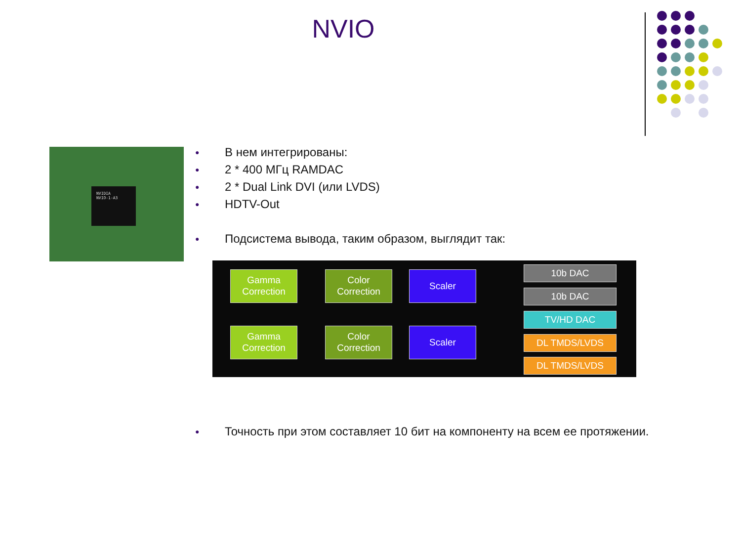NVIO
NVIDIA
NVIO-1-A3
● В нем интегрированы:
● 2 * 400 МГц RAMDAC
● 2 * Dual Link DVI (или LVDS)
● HDTV-Out
● Подсистема вывода, таким образом, выглядит так:
Gamma
Correction
Color
Correction
Scaler
Gamma
Correction
Color
Correction
Scaler
10b DAC
10b DAC
TV/HD DAC
DL TMDS/LVDS
DL TMDS/LVDS
● Точность при этом составляет 10 бит на компоненту на всем ее протяжении.